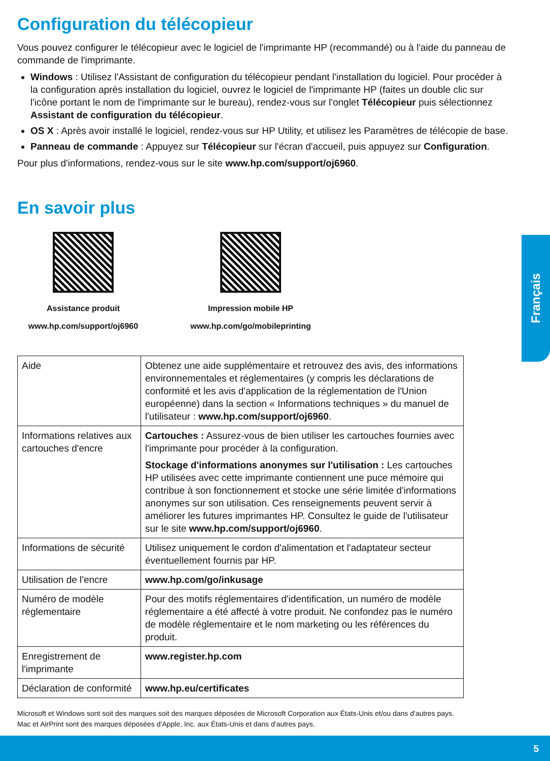Configuration du télécopieur
Vous pouvez configurer le télécopieur avec le logiciel de l'imprimante HP (recommandé) ou à l'aide du panneau de commande de l'imprimante.
Windows : Utilisez l'Assistant de configuration du télécopieur pendant l'installation du logiciel. Pour procéder à la configuration après installation du logiciel, ouvrez le logiciel de l'imprimante HP (faites un double clic sur l'icône portant le nom de l'imprimante sur le bureau), rendez-vous sur l'onglet Télécopieur puis sélectionnez Assistant de configuration du télécopieur.
OS X : Après avoir installé le logiciel, rendez-vous sur HP Utility, et utilisez les Paramètres de télécopie de base.
Panneau de commande : Appuyez sur Télécopieur sur l'écran d'accueil, puis appuyez sur Configuration.
Pour plus d'informations, rendez-vous sur le site www.hp.com/support/oj6960.
En savoir plus
Assistance produit
www.hp.com/support/oj6960
Impression mobile HP
www.hp.com/go/mobileprinting
| Aide | Obtenez une aide supplémentaire et retrouvez des avis, des informations environnementales et réglementaires (y compris les déclarations de conformité et les avis d'application de la réglementation de l'Union européenne) dans la section « Informations techniques » du manuel de l'utilisateur : www.hp.com/support/oj6960 . |
| Informations relatives aux cartouches d'encre | Cartouches : Assurez-vous de bien utiliser les cartouches fournies avec l'imprimante pour procéder à la configuration. Stockage d'informations anonymes sur l'utilisation : Les cartouches HP utilisées avec cette imprimante contiennent une puce mémoire qui contribue à son fonctionnement et stocke une série limitée d'informations anonymes sur son utilisation. Ces renseignements peuvent servir à améliorer les futures imprimantes HP. Consultez le guide de l'utilisateur sur le site www.hp.com/support/oj6960 . |
| Informations de sécurité | Utilisez uniquement le cordon d'alimentation et l'adaptateur secteur éventuellement fournis par HP. |
| Utilisation de l'encre | www.hp.com/go/inkusage |
| Numéro de modèle réglementaire | Pour des motifs réglementaires d'identification, un numéro de modèle réglementaire a été affecté à votre produit. Ne confondez pas le numéro de modèle réglementaire et le nom marketing ou les références du produit. |
| Enregistrement de l'imprimante | www.register.hp.com |
| Déclaration de conformité | www.hp.eu/certificates |
Français
Microsoft et Windows sont soit des marques soit des marques déposées de Microsoft Corporation aux États-Unis et/ou dans d'autres pays.
Mac et AirPrint sont des marques déposées d'Apple, Inc. aux États-Unis et dans d'autres pays.
5